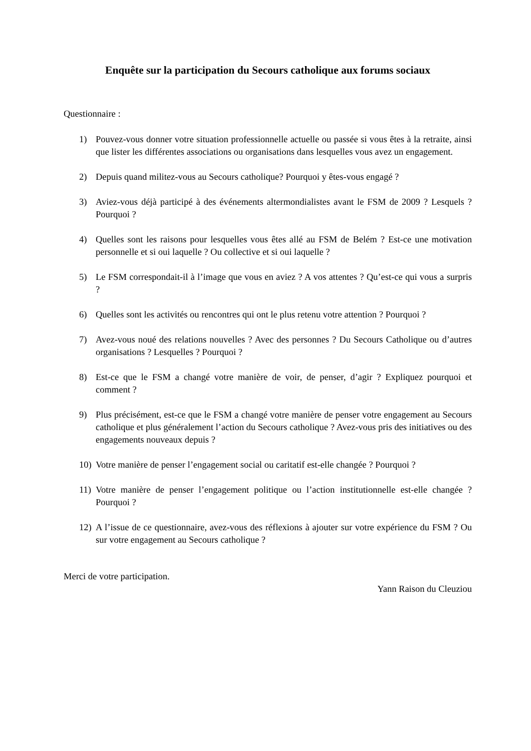Enquête sur la participation du Secours catholique aux forums sociaux
Questionnaire :
1) Pouvez-vous donner votre situation professionnelle actuelle ou passée si vous êtes à la retraite, ainsi que lister les différentes associations ou organisations dans lesquelles vous avez un engagement.
2) Depuis quand militez-vous au Secours catholique? Pourquoi y êtes-vous engagé ?
3) Aviez-vous déjà participé à des événements altermondialistes avant le FSM de 2009 ? Lesquels ? Pourquoi ?
4) Quelles sont les raisons pour lesquelles vous êtes allé au FSM de Belém ? Est-ce une motivation personnelle et si oui laquelle ? Ou collective et si oui laquelle ?
5) Le FSM correspondait-il à l’image que vous en aviez ? A vos attentes ? Qu’est-ce qui vous a surpris ?
6) Quelles sont les activités ou rencontres qui ont le plus retenu votre attention ? Pourquoi ?
7) Avez-vous noué des relations nouvelles ? Avec des personnes ? Du Secours Catholique ou d’autres organisations ? Lesquelles ? Pourquoi ?
8) Est-ce que le FSM a changé votre manière de voir, de penser, d’agir ? Expliquez pourquoi et comment ?
9) Plus précisément, est-ce que le FSM a changé votre manière de penser votre engagement au Secours catholique et plus généralement l’action du Secours catholique ? Avez-vous pris des initiatives ou des engagements nouveaux depuis ?
10) Votre manière de penser l’engagement social ou caritatif est-elle changée ? Pourquoi ?
11) Votre manière de penser l’engagement politique ou l’action institutionnelle est-elle changée ? Pourquoi ?
12) A l’issue de ce questionnaire, avez-vous des réflexions à ajouter sur votre expérience du FSM ? Ou sur votre engagement au Secours catholique ?
Merci de votre participation.
Yann Raison du Cleuziou